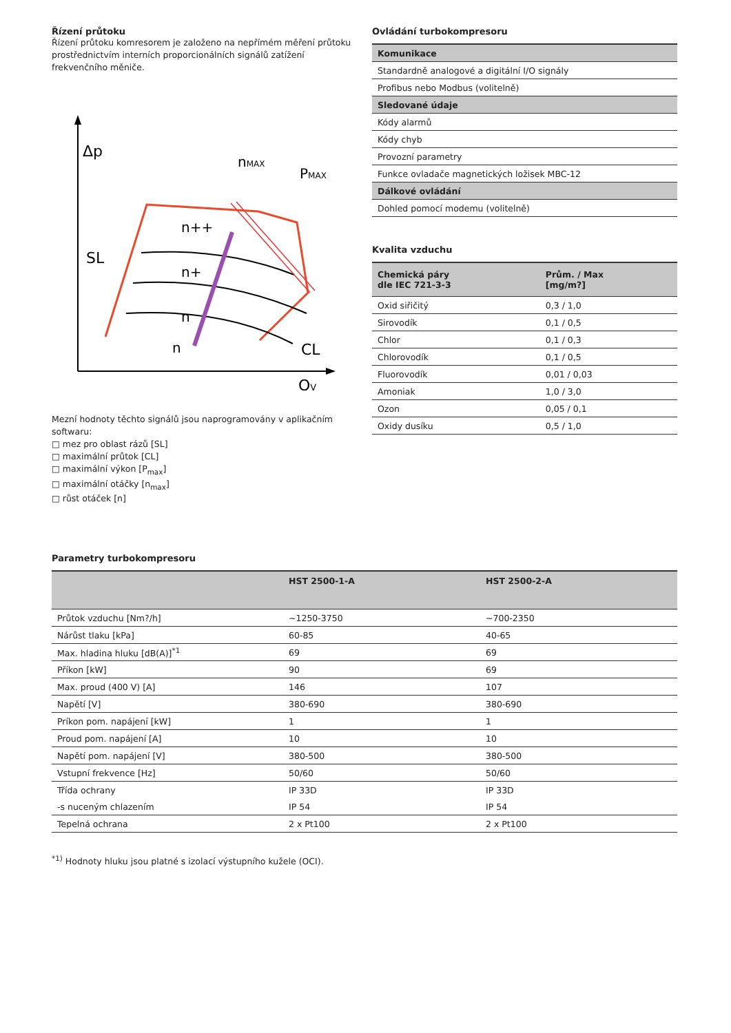Řízení průtoku
Řízení průtoku komresorem je založeno na nepřímém měření průtoku prostřednictvím interních proporcionálních signálů zatížení frekvenčního měniče.
Δp
nMAX
PMAX
SL
n++
n+
n
n
CL
QV
Mezní hodnoty těchto signálů jsou naprogramovány v aplikačním softwaru:
□ mez pro oblast rázů [SL]
□ maximální průtok [CL]
□ maximální výkon [P<sub>max</sub>]
□ maximální otáčky [n<sub>max</sub>]
□ růst otáček [n]
Ovládání turbokompresoru
| Komunikace |
| --- |
| Standardně analogové a digitální I/O signály |
| Profibus nebo Modbus (volitelně) |
| Sledované údaje |
| Kódy alarmů |
| Kódy chyb |
| Provozní parametry |
| Funkce ovladače magnetických ložisek MBC-12 |
| Dálkové ovládání |
| Dohled pomocí modemu (volitelně) |
Kvalita vzduchu
| Chemická páry dle IEC 721-3-3 | Prům. / Max [mg/m?] |
| --- | --- |
| Oxid siřičitý | 0,3 / 1,0 |
| Sirovodík | 0,1 / 0,5 |
| Chlor | 0,1 / 0,3 |
| Chlorovodík | 0,1 / 0,5 |
| Fluorovodík | 0,01 / 0,03 |
| Amoniak | 1,0 / 3,0 |
| Ozon | 0,05 / 0,1 |
| Oxidy dusíku | 0,5 / 1,0 |
Parametry turbokompresoru
| | HST 2500-1-A | HST 2500-2-A |
| --- | --- | --- |
| Průtok vzduchu [Nm?/h] | ~1250-3750 | ~700-2350 |
| Nárůst tlaku [kPa] | 60-85 | 40-65 |
| Max. hladina hluku [dB(A)]<sup>*1</sup> | 69 | 69 |
| Příkon [kW] | 90 | 69 |
| Max. proud (400 V) [A] | 146 | 107 |
| Napětí [V] | 380-690 | 380-690 |
| Príkon pom. napájení [kW] | 1 | 1 |
| Proud pom. napájení [A] | 10 | 10 |
| Napětí pom. napájení [V] | 380-500 | 380-500 |
| Vstupní frekvence [Hz] | 50/60 | 50/60 |
| Třída ochrany | IP 33D | IP 33D |
| -s nuceným chlazením | IP 54 | IP 54 |
| Tepelná ochrana | 2 x Pt100 | 2 x Pt100 |
<sup>*1)</sup> Hodnoty hluku jsou platné s izolací výstupního kužele (OCI).